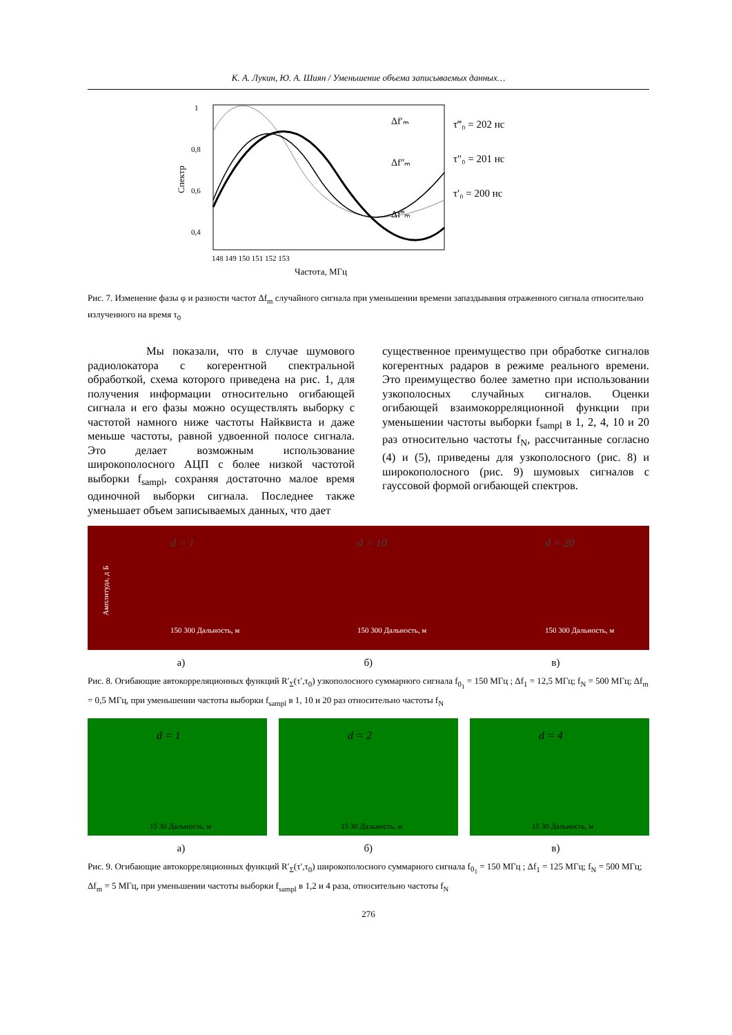К. А. Лукин, Ю. А. Шиян / Уменьшение объема записываемых данных…
1
0,8
0,6
0,4
148 149 150 151 152 153
Частота, МГц
τ‴₀ = 202 нс
τ″₀ = 201 нс
τ′₀ = 200 нс
Δf′ₘ
Δf″ₘ
Δf‴ₘ
Спектр
Рис. 7. Изменение фазы φ и разности частот Δf<sub>m</sub> случайного сигнала при уменьшении времени запаздывания отраженного сигнала относительно излученного на время τ<sub>0</sub>
Мы показали, что в случае шумового радиолокатора с когерентной спектральной обработкой, схема которого приведена на рис. 1, для получения информации относительно огибающей сигнала и его фазы можно осуществлять выборку с частотой намного ниже частоты Найквиста и даже меньше частоты, равной удвоенной полосе сигнала. Это делает возможным использование широкополосного АЦП с более низкой частотой выборки f<sub>sampl</sub>, сохраняя достаточно малое время одиночной выборки сигнала. Последнее также уменьшает объем записываемых данных, что дает
существенное преимущество при обработке сигналов когерентных радаров в режиме реального времени. Это преимущество более заметно при использовании узкополосных случайных сигналов. Оценки огибающей взаимокорреляционной функции при уменьшении частоты выборки f<sub>sampl</sub> в 1, 2, 4, 10 и 20 раз относительно частоты f<sub>N</sub>, рассчитанные согласно (4) и (5), приведены для узкополосного (рис. 8) и широкополосного (рис. 9) шумовых сигналов с гауссовой формой огибающей спектров.
Амплитуда, д Б
d = 1
150 300 Дальность, м
d = 10
150 300 Дальность, м
d = 20
150 300 Дальность, м
а) б) в)
Рис. 8. Огибающие автокорреляционных функций R′<sub>Σ</sub>(τ′,τ<sub>0</sub>) узкополосного суммарного сигнала f<sub>0<sub>1</sub></sub> = 150 МГц ; Δf<sub>1</sub> = 12,5 МГц; f<sub>N</sub> = 500 МГц; Δf<sub>m</sub> = 0,5 МГц, при уменьшении частоты выборки f<sub>sampl</sub> в 1, 10 и 20 раз относительно частоты f<sub>N</sub>
d = 1
15 30 Дальность, м
d = 2
15 30 Дальность, м
d = 4
15 30 Дальность, м
а) б) в)
Рис. 9. Огибающие автокорреляционных функций R′<sub>Σ</sub>(τ′,τ<sub>0</sub>) широкополосного суммарного сигнала f<sub>0<sub>1</sub></sub> = 150 МГц ; Δf<sub>1</sub> = 125 МГц; f<sub>N</sub> = 500 МГц; Δf<sub>m</sub> = 5 МГц, при уменьшении частоты выборки f<sub>sampl</sub> в 1,2 и 4 раза, относительно частоты f<sub>N</sub>
276